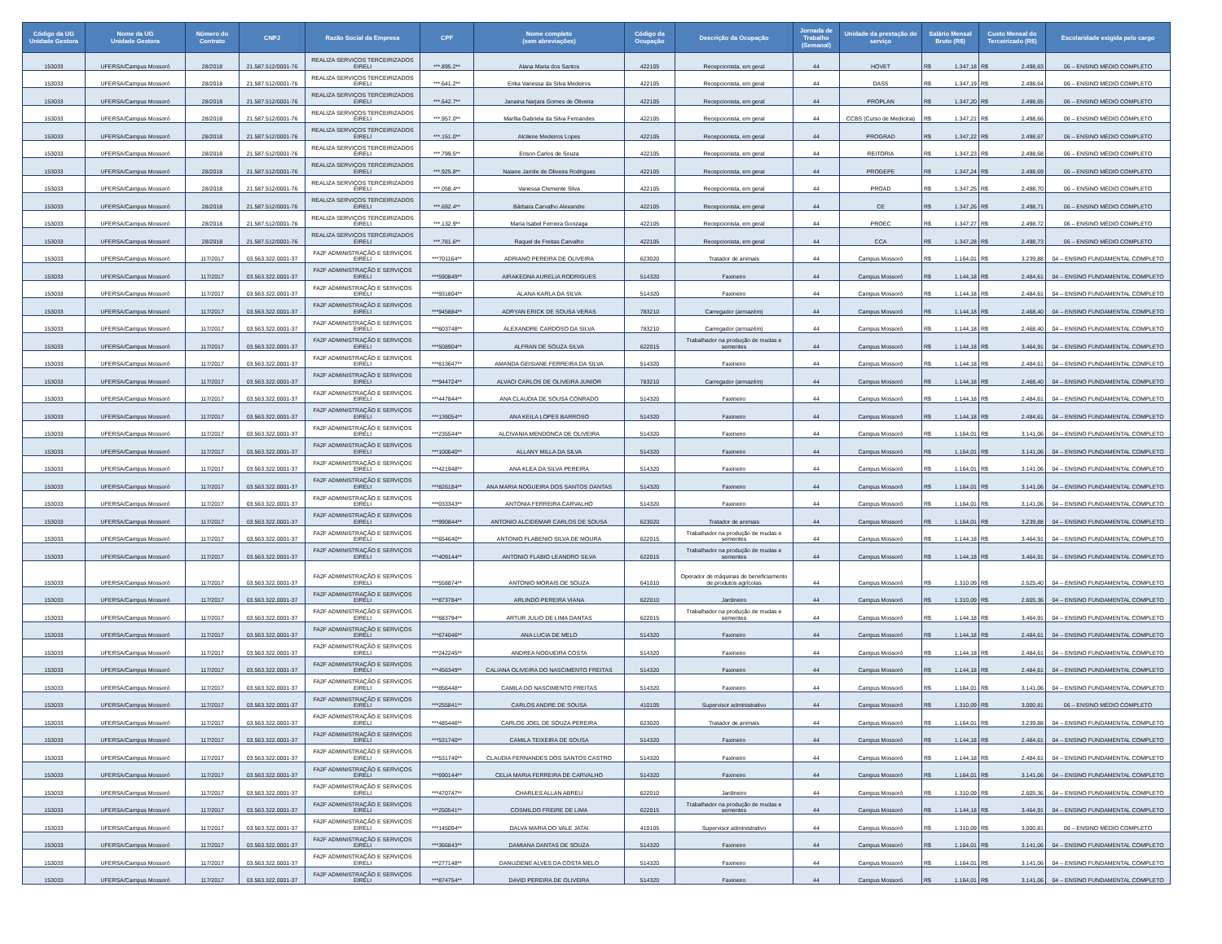| Código da UG Unidade Gestora | Nome da UG Unidade Gestora | Número do Contrato | CNPJ | Razão Social da Empresa | CPF | Nome completo (sem abreviações) | Código da Ocupação | Descrição da Ocupação | Jornada de Trabalho (Semanal) | Unidade da prestação do serviço | Salário Mensal Bruto (R$) | Custo Mensal do Terceirizado (R$) | Escolaridade exigida pelo cargo |
| --- | --- | --- | --- | --- | --- | --- | --- | --- | --- | --- | --- | --- | --- |
| 153033 | UFERSA/Campus Mossoró | 28/2018 | 21.587.512/0001-76 | REALIZA SERVIÇOS TERCEIRIZADOS EIRELI | ***.895.2** | Alana Maria dos Santos | 422105 | Recepcionista, em geral | 44 | HOVET | R$ 1.347,18 | R$ 2.498,63 | 06 – ENSINO MÉDIO COMPLETO |
| 153033 | UFERSA/Campus Mossoró | 28/2018 | 21.587.512/0001-76 | REALIZA SERVIÇOS TERCEIRIZADOS EIRELI | ***.641.2** | Erika Vanessa da Silva Medeiros | 422105 | Recepcionista, em geral | 44 | DASS | R$ 1.347,19 | R$ 2.498,64 | 06 – ENSINO MÉDIO COMPLETO |
| 153033 | UFERSA/Campus Mossoró | 28/2018 | 21.587.512/0001-76 | REALIZA SERVIÇOS TERCEIRIZADOS EIRELI | ***.642.7** | Janaina Narjara Gomes de Oliveira | 422105 | Recepcionista, em geral | 44 | PROPLAN | R$ 1.347,20 | R$ 2.498,65 | 06 – ENSINO MÉDIO COMPLETO |
| 153033 | UFERSA/Campus Mossoró | 28/2018 | 21.587.512/0001-76 | REALIZA SERVIÇOS TERCEIRIZADOS EIRELI | ***.957.0** | Marília Gabriela da Silva Fernandes | 422105 | Recepcionista, em geral | 44 | CCBS (Curso de Medicina) | R$ 1.347,21 | R$ 2.498,66 | 06 – ENSINO MÉDIO COMPLETO |
| 153033 | UFERSA/Campus Mossoró | 28/2018 | 21.587.512/0001-76 | REALIZA SERVIÇOS TERCEIRIZADOS EIRELI | ***.151.0** | Alcilene Medeiros Lopes | 422105 | Recepcionista, em geral | 44 | PROGRAD | R$ 1.347,22 | R$ 2.498,67 | 06 – ENSINO MÉDIO COMPLETO |
| 153033 | UFERSA/Campus Mossoró | 28/2018 | 21.587.512/0001-76 | REALIZA SERVIÇOS TERCEIRIZADOS EIRELI | ***.799.5** | Erison Carlos de Souza | 422105 | Recepcionista, em geral | 44 | REITORIA | R$ 1.347,23 | R$ 2.498,68 | 06 – ENSINO MÉDIO COMPLETO |
| 153033 | UFERSA/Campus Mossoró | 28/2018 | 21.587.512/0001-76 | REALIZA SERVIÇOS TERCEIRIZADOS EIRELI | ***.925.8** | Naiane Jamile de Oliveira Rodrigues | 422105 | Recepcionista, em geral | 44 | PROGEPE | R$ 1.347,24 | R$ 2.498,69 | 06 – ENSINO MÉDIO COMPLETO |
| 153033 | UFERSA/Campus Mossoró | 28/2018 | 21.587.512/0001-76 | REALIZA SERVIÇOS TERCEIRIZADOS EIRELI | ***.058.4** | Vanessa Clemente Silva | 422105 | Recepcionista, em geral | 44 | PROAD | R$ 1.347,25 | R$ 2.498,70 | 06 – ENSINO MÉDIO COMPLETO |
| 153033 | UFERSA/Campus Mossoró | 28/2018 | 21.587.512/0001-76 | REALIZA SERVIÇOS TERCEIRIZADOS EIRELI | ***.692.4** | Bárbara Carvalho Alexandre | 422105 | Recepcionista, em geral | 44 | CE | R$ 1.347,26 | R$ 2.498,71 | 06 – ENSINO MÉDIO COMPLETO |
| 153033 | UFERSA/Campus Mossoró | 28/2018 | 21.587.512/0001-76 | REALIZA SERVIÇOS TERCEIRIZADOS EIRELI | ***.132.9** | Maria Isabel Ferreira Gonzaga | 422105 | Recepcionista, em geral | 44 | PROEC | R$ 1.347,27 | R$ 2.498,72 | 06 – ENSINO MÉDIO COMPLETO |
| 153033 | UFERSA/Campus Mossoró | 28/2018 | 21.587.512/0001-76 | REALIZA SERVIÇOS TERCEIRIZADOS EIRELI | ***.781.6** | Raquel de Freitas Carvalho | 422105 | Recepcionista, em geral | 44 | CCA | R$ 1.347,28 | R$ 2.498,73 | 06 – ENSINO MÉDIO COMPLETO |
| 153033 | UFERSA/Campus Mossoró | 117/2017 | 03.563.322.0001-37 | FA2F ADMINISTRAÇÃO E SERVIÇOS EIRELI | ***701164** | ADRIANO PEREIRA DE OLIVEIRA | 623020 | Tratador de animais | 44 | Campus Mossoró | R$ 1.164,01 | R$ 3.239,88 | 04 – ENSINO FUNDAMENTAL COMPLETO |
| 153033 | UFERSA/Campus Mossoró | 117/2017 | 03.563.322.0001-37 | FA2F ADMINISTRAÇÃO E SERVIÇOS EIRELI | ***590849** | AIRAKEDNA AURELIA RODRIGUES | 514320 | Faxineiro | 44 | Campus Mossoró | R$ 1.144,18 | R$ 2.484,61 | 04 – ENSINO FUNDAMENTAL COMPLETO |
| 153033 | UFERSA/Campus Mossoró | 117/2017 | 03.563.322.0001-37 | FA2F ADMINISTRAÇÃO E SERVIÇOS EIRELI | ***931804** | ALANA KARLA DA SILVA | 514320 | Faxineiro | 44 | Campus Mossoró | R$ 1.144,18 | R$ 2.484,61 | 04 – ENSINO FUNDAMENTAL COMPLETO |
| 153033 | UFERSA/Campus Mossoró | 117/2017 | 03.563.322.0001-37 | FA2F ADMINISTRAÇÃO E SERVIÇOS EIRELI | ***945884** | ADRYAN ERICK DE SOUSA VERAS | 783210 | Carregador (armazém) | 44 | Campus Mossoró | R$ 1.144,18 | R$ 2.468,40 | 04 – ENSINO FUNDAMENTAL COMPLETO |
| 153033 | UFERSA/Campus Mossoró | 117/2017 | 03.563.322.0001-37 | FA2F ADMINISTRAÇÃO E SERVIÇOS EIRELI | ***603748** | ALEXANDRE CARDOSO DA SILVA | 783210 | Carregador (armazém) | 44 | Campus Mossoró | R$ 1.144,18 | R$ 2.468,40 | 04 – ENSINO FUNDAMENTAL COMPLETO |
| 153033 | UFERSA/Campus Mossoró | 117/2017 | 03.563.322.0001-37 | FA2F ADMINISTRAÇÃO E SERVIÇOS EIRELI | ***508904** | ALFRAN DE SOUZA SILVA | 622015 | Trabalhador na produção de mudas e sementes | 44 | Campus Mossoró | R$ 1.144,18 | R$ 3.464,91 | 04 – ENSINO FUNDAMENTAL COMPLETO |
| 153033 | UFERSA/Campus Mossoró | 117/2017 | 03.563.322.0001-37 | FA2F ADMINISTRAÇÃO E SERVIÇOS EIRELI | ***613647** | AMANDA GEISIANE FERREIRA DA SILVA | 514320 | Faxineiro | 44 | Campus Mossoró | R$ 1.144,18 | R$ 2.484,61 | 04 – ENSINO FUNDAMENTAL COMPLETO |
| 153033 | UFERSA/Campus Mossoró | 117/2017 | 03.563.322.0001-37 | FA2F ADMINISTRAÇÃO E SERVIÇOS EIRELI | ***944724** | ALVACI CARLOS DE OLIVEIRA JUNIOR | 783210 | Carregador (armazém) | 44 | Campus Mossoró | R$ 1.144,18 | R$ 2.468,40 | 04 – ENSINO FUNDAMENTAL COMPLETO |
| 153033 | UFERSA/Campus Mossoró | 117/2017 | 03.563.322.0001-37 | FA2F ADMINISTRAÇÃO E SERVIÇOS EIRELI | ***447844** | ANA CLAUDIA DE SOUSA CONRADO | 514320 | Faxineiro | 44 | Campus Mossoró | R$ 1.144,18 | R$ 2.484,61 | 04 – ENSINO FUNDAMENTAL COMPLETO |
| 153033 | UFERSA/Campus Mossoró | 117/2017 | 03.563.322.0001-37 | FA2F ADMINISTRAÇÃO E SERVIÇOS EIRELI | ***139054** | ANA KEILA LOPES BARROSO | 514320 | Faxineiro | 44 | Campus Mossoró | R$ 1.144,18 | R$ 2.484,61 | 04 – ENSINO FUNDAMENTAL COMPLETO |
| 153033 | UFERSA/Campus Mossoró | 117/2017 | 03.563.322.0001-37 | FA2F ADMINISTRAÇÃO E SERVIÇOS EIRELI | ***235544** | ALCIVANIA MENDONCA DE OLIVEIRA | 514320 | Faxineiro | 44 | Campus Mossoró | R$ 1.164,01 | R$ 3.141,06 | 04 – ENSINO FUNDAMENTAL COMPLETO |
| 153033 | UFERSA/Campus Mossoró | 117/2017 | 03.563.322.0001-37 | FA2F ADMINISTRAÇÃO E SERVIÇOS EIRELI | ***100640** | ALLANY MILLA DA SILVA | 514320 | Faxineiro | 44 | Campus Mossoró | R$ 1.164,01 | R$ 3.141,06 | 04 – ENSINO FUNDAMENTAL COMPLETO |
| 153033 | UFERSA/Campus Mossoró | 117/2017 | 03.563.322.0001-37 | FA2F ADMINISTRAÇÃO E SERVIÇOS EIRELI | ***421948** | ANA KLEA DA SILVA PEREIRA | 514320 | Faxineiro | 44 | Campus Mossoró | R$ 1.164,01 | R$ 3.141,06 | 04 – ENSINO FUNDAMENTAL COMPLETO |
| 153033 | UFERSA/Campus Mossoró | 117/2017 | 03.563.322.0001-37 | FA2F ADMINISTRAÇÃO E SERVIÇOS EIRELI | ***826184** | ANA MARIA NOGUEIRA DOS SANTOS DANTAS | 514320 | Faxineiro | 44 | Campus Mossoró | R$ 1.164,01 | R$ 3.141,06 | 04 – ENSINO FUNDAMENTAL COMPLETO |
| 153033 | UFERSA/Campus Mossoró | 117/2017 | 03.563.322.0001-37 | FA2F ADMINISTRAÇÃO E SERVIÇOS EIRELI | ***033343** | ANTONIA FERREIRA CARVALHO | 514320 | Faxineiro | 44 | Campus Mossoró | R$ 1.164,01 | R$ 3.141,06 | 04 – ENSINO FUNDAMENTAL COMPLETO |
| 153033 | UFERSA/Campus Mossoró | 117/2017 | 03.563.322.0001-37 | FA2F ADMINISTRAÇÃO E SERVIÇOS EIRELI | ***990844** | ANTONIO ALCIDEMAR CARLOS DE SOUSA | 623020 | Tratador de animais | 44 | Campus Mossoró | R$ 1.164,01 | R$ 3.239,88 | 04 – ENSINO FUNDAMENTAL COMPLETO |
| 153033 | UFERSA/Campus Mossoró | 117/2017 | 03.563.322.0001-37 | FA2F ADMINISTRAÇÃO E SERVIÇOS EIRELI | ***654640** | ANTONIO FLABENIO SILVA DE MOURA | 622015 | Trabalhador na produção de mudas e sementes | 44 | Campus Mossoró | R$ 1.144,18 | R$ 3.464,91 | 04 – ENSINO FUNDAMENTAL COMPLETO |
| 153033 | UFERSA/Campus Mossoró | 117/2017 | 03.563.322.0001-37 | FA2F ADMINISTRAÇÃO E SERVIÇOS EIRELI | ***409144** | ANTONIO FLABIO LEANDRO SILVA | 622015 | Trabalhador na produção de mudas e sementes | 44 | Campus Mossoró | R$ 1.144,18 | R$ 3.464,91 | 04 – ENSINO FUNDAMENTAL COMPLETO |
| 153033 | UFERSA/Campus Mossoró | 117/2017 | 03.563.322.0001-37 | FA2F ADMINISTRAÇÃO E SERVIÇOS EIRELI | ***558874** | ANTONIO MORAIS DE SOUZA | 641010 | Operador de máquinas de beneficiamento de produtos agrícolas | 44 | Campus Mossoró | R$ 1.310,09 | R$ 2.525,40 | 04 – ENSINO FUNDAMENTAL COMPLETO |
| 153033 | UFERSA/Campus Mossoró | 117/2017 | 03.563.322.0001-37 | FA2F ADMINISTRAÇÃO E SERVIÇOS EIRELI | ***873784** | ARLINDO PEREIRA VIANA | 622010 | Jardineiro | 44 | Campus Mossoró | R$ 1.310,09 | R$ 2.605,36 | 04 – ENSINO FUNDAMENTAL COMPLETO |
| 153033 | UFERSA/Campus Mossoró | 117/2017 | 03.563.322.0001-37 | FA2F ADMINISTRAÇÃO E SERVIÇOS EIRELI | ***683794** | ARTUR JULIO DE LIMA DANTAS | 622015 | Trabalhador na produção de mudas e sementes | 44 | Campus Mossoró | R$ 1.144,18 | R$ 3.464,91 | 04 – ENSINO FUNDAMENTAL COMPLETO |
| 153033 | UFERSA/Campus Mossoró | 117/2017 | 03.563.322.0001-37 | FA2F ADMINISTRAÇÃO E SERVIÇOS EIRELI | ***674046** | ANA LUCIA DE MELO | 514320 | Faxineiro | 44 | Campus Mossoró | R$ 1.144,18 | R$ 2.484,61 | 04 – ENSINO FUNDAMENTAL COMPLETO |
| 153033 | UFERSA/Campus Mossoró | 117/2017 | 03.563.322.0001-37 | FA2F ADMINISTRAÇÃO E SERVIÇOS EIRELI | ***242245** | ANDREA NOGUEIRA COSTA | 514320 | Faxineiro | 44 | Campus Mossoró | R$ 1.144,18 | R$ 2.484,61 | 04 – ENSINO FUNDAMENTAL COMPLETO |
| 153033 | UFERSA/Campus Mossoró | 117/2017 | 03.563.322.0001-37 | FA2F ADMINISTRAÇÃO E SERVIÇOS EIRELI | ***456349** | CALIANA OLIVEIRA DO NASCIMENTO FREITAS | 514320 | Faxineiro | 44 | Campus Mossoró | R$ 1.144,18 | R$ 2.484,61 | 04 – ENSINO FUNDAMENTAL COMPLETO |
| 153033 | UFERSA/Campus Mossoró | 117/2017 | 03.563.322.0001-37 | FA2F ADMINISTRAÇÃO E SERVIÇOS EIRELI | ***856448** | CAMILA DO NASCIMENTO FREITAS | 514320 | Faxineiro | 44 | Campus Mossoró | R$ 1.164,01 | R$ 3.141,06 | 04 – ENSINO FUNDAMENTAL COMPLETO |
| 153033 | UFERSA/Campus Mossoró | 117/2017 | 03.563.322.0001-37 | FA2F ADMINISTRAÇÃO E SERVIÇOS EIRELI | ***255841** | CARLOS ANDRE DE SOUSA | 410105 | Supervisor administrativo | 44 | Campus Mossoró | R$ 1.310,09 | R$ 3.000,81 | 06 – ENSINO MÉDIO COMPLETO |
| 153033 | UFERSA/Campus Mossoró | 117/2017 | 03.563.322.0001-37 | FA2F ADMINISTRAÇÃO E SERVIÇOS EIRELI | ***485446** | CARLOS JOEL DE SOUZA PEREIRA | 623020 | Tratador de animais | 44 | Campus Mossoró | R$ 1.164,01 | R$ 3.239,88 | 04 – ENSINO FUNDAMENTAL COMPLETO |
| 153033 | UFERSA/Campus Mossoró | 117/2017 | 03.563.322.0001-37 | FA2F ADMINISTRAÇÃO E SERVIÇOS EIRELI | ***531740** | CAMILA TEIXEIRA DE SOUSA | 514320 | Faxineiro | 44 | Campus Mossoró | R$ 1.144,18 | R$ 2.484,61 | 04 – ENSINO FUNDAMENTAL COMPLETO |
| 153033 | UFERSA/Campus Mossoró | 117/2017 | 03.563.322.0001-37 | FA2F ADMINISTRAÇÃO E SERVIÇOS EIRELI | ***531740** | CLAUDIA FERNANDES DOS SANTOS CASTRO | 514320 | Faxineiro | 44 | Campus Mossoró | R$ 1.144,18 | R$ 2.484,61 | 04 – ENSINO FUNDAMENTAL COMPLETO |
| 153033 | UFERSA/Campus Mossoró | 117/2017 | 03.563.322.0001-37 | FA2F ADMINISTRAÇÃO E SERVIÇOS EIRELI | ***690144** | CELIA MARIA FERREIRA DE CARVALHO | 514320 | Faxineiro | 44 | Campus Mossoró | R$ 1.164,01 | R$ 3.141,06 | 04 – ENSINO FUNDAMENTAL COMPLETO |
| 153033 | UFERSA/Campus Mossoró | 117/2017 | 03.563.322.0001-37 | FA2F ADMINISTRAÇÃO E SERVIÇOS EIRELI | ***470747** | CHARLES ALLAN ABREU | 622010 | Jardineiro | 44 | Campus Mossoró | R$ 1.310,09 | R$ 2.605,36 | 04 – ENSINO FUNDAMENTAL COMPLETO |
| 153033 | UFERSA/Campus Mossoró | 117/2017 | 03.563.322.0001-37 | FA2F ADMINISTRAÇÃO E SERVIÇOS EIRELI | ***250541** | COSMILDO FREIRE DE LIMA | 622015 | Trabalhador na produção de mudas e sementes | 44 | Campus Mossoró | R$ 1.144,18 | R$ 3.464,91 | 04 – ENSINO FUNDAMENTAL COMPLETO |
| 153033 | UFERSA/Campus Mossoró | 117/2017 | 03.563.322.0001-37 | FA2F ADMINISTRAÇÃO E SERVIÇOS EIRELI | ***145094** | DALVA MARIA DO VALE JATAI | 410105 | Supervisor administrativo | 44 | Campus Mossoró | R$ 1.310,09 | R$ 3.000,81 | 06 – ENSINO MÉDIO COMPLETO |
| 153033 | UFERSA/Campus Mossoró | 117/2017 | 03.563.322.0001-37 | FA2F ADMINISTRAÇÃO E SERVIÇOS EIRELI | ***366843** | DAMIANA DANTAS DE SOUZA | 514320 | Faxineiro | 44 | Campus Mossoró | R$ 1.164,01 | R$ 3.141,06 | 04 – ENSINO FUNDAMENTAL COMPLETO |
| 153033 | UFERSA/Campus Mossoró | 117/2017 | 03.563.322.0001-37 | FA2F ADMINISTRAÇÃO E SERVIÇOS EIRELI | ***277148** | DANUZIENE ALVES DA COSTA MELO | 514320 | Faxineiro | 44 | Campus Mossoró | R$ 1.164,01 | R$ 3.141,06 | 04 – ENSINO FUNDAMENTAL COMPLETO |
| 153033 | UFERSA/Campus Mossoró | 117/2017 | 03.563.322.0001-37 | FA2F ADMINISTRAÇÃO E SERVIÇOS EIRELI | ***874754** | DAVID PEREIRA DE OLIVEIRA | 514320 | Faxineiro | 44 | Campus Mossoró | R$ 1.164,01 | R$ 3.141,06 | 04 – ENSINO FUNDAMENTAL COMPLETO |